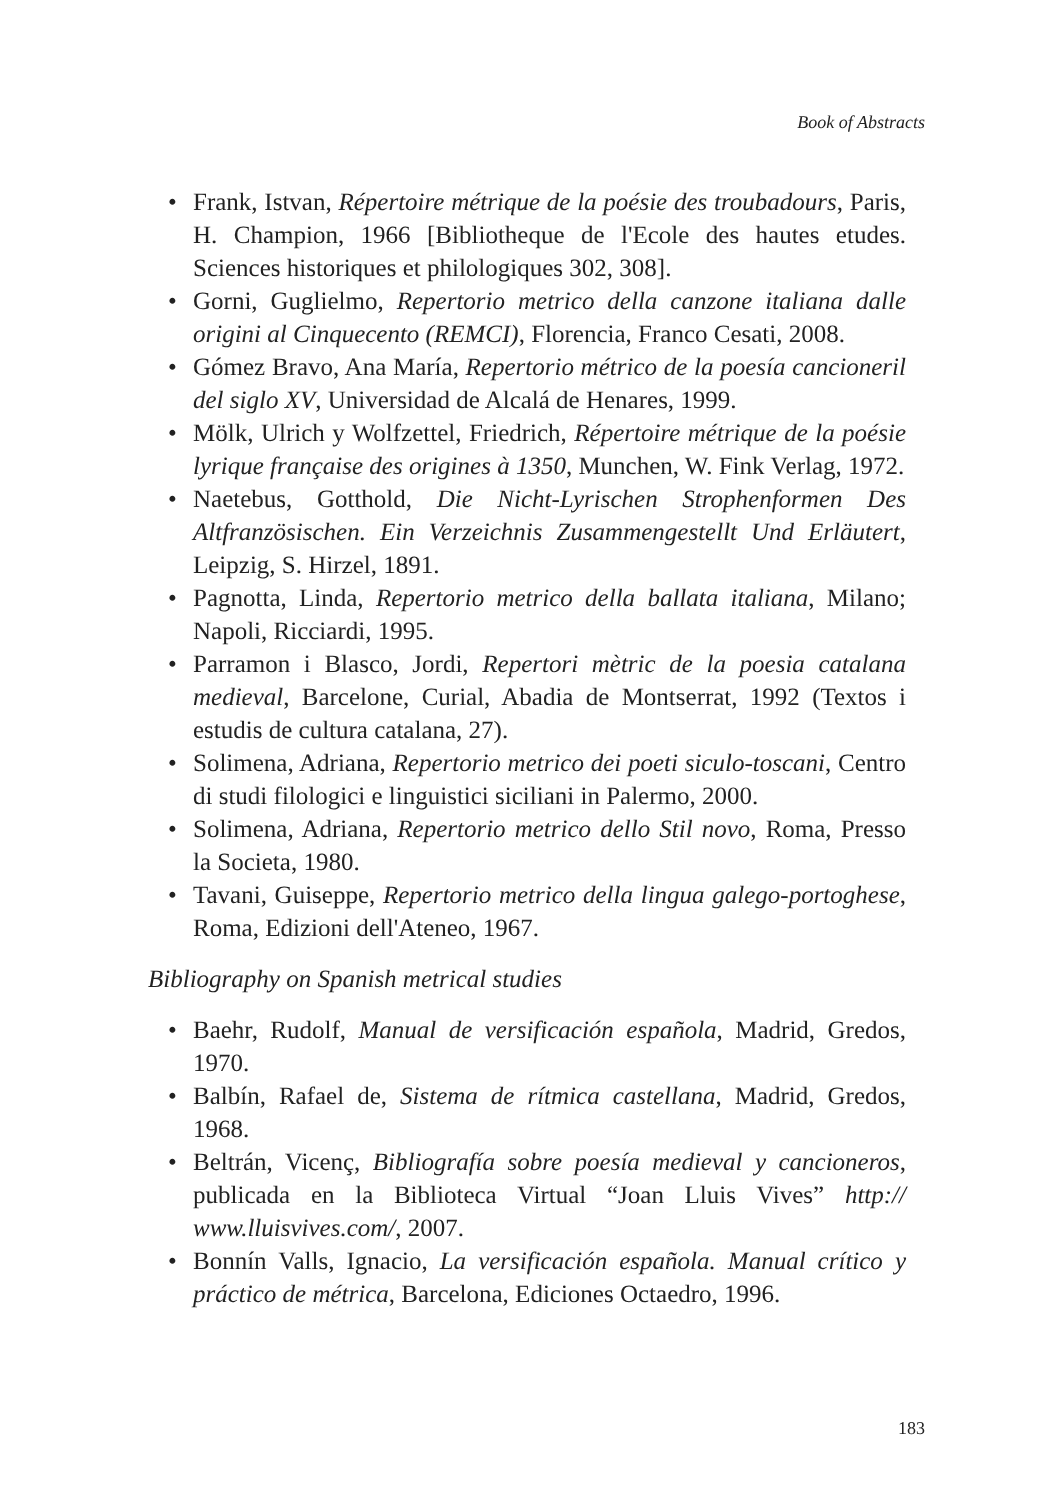Book of Abstracts
• Frank, Istvan, Répertoire métrique de la poésie des troubadours, Paris, H. Champion, 1966 [Bibliotheque de l'Ecole des hautes etudes. Sciences historiques et philologiques 302, 308].
• Gorni, Guglielmo, Repertorio metrico della canzone italiana dalle origini al Cinquecento (REMCI), Florencia, Franco Cesati, 2008.
• Gómez Bravo, Ana María, Repertorio métrico de la poesía cancioneril del siglo XV, Universidad de Alcalá de Henares, 1999.
• Mölk, Ulrich y Wolfzettel, Friedrich, Répertoire métrique de la poésie lyrique française des origines à 1350, Munchen, W. Fink Verlag, 1972.
• Naetebus, Gotthold, Die Nicht-Lyrischen Strophenformen Des Altfranzösischen. Ein Verzeichnis Zusammengestellt Und Erläutert, Leipzig, S. Hirzel, 1891.
• Pagnotta, Linda, Repertorio metrico della ballata italiana, Milano; Napoli, Ricciardi, 1995.
• Parramon i Blasco, Jordi, Repertori mètric de la poesia catalana medieval, Barcelone, Curial, Abadia de Montserrat, 1992 (Textos i estudis de cultura catalana, 27).
• Solimena, Adriana, Repertorio metrico dei poeti siculo-toscani, Centro di studi filologici e linguistici siciliani in Palermo, 2000.
• Solimena, Adriana, Repertorio metrico dello Stil novo, Roma, Presso la Societa, 1980.
• Tavani, Guiseppe, Repertorio metrico della lingua galego-portoghese, Roma, Edizioni dell'Ateneo, 1967.
Bibliography on Spanish metrical studies
• Baehr, Rudolf, Manual de versificación española, Madrid, Gredos, 1970.
• Balbín, Rafael de, Sistema de rítmica castellana, Madrid, Gredos, 1968.
• Beltrán, Vicenç, Bibliografía sobre poesía medieval y cancioneros, publicada en la Biblioteca Virtual “Joan Lluis Vives” http:// www.lluisvives.com/, 2007.
• Bonnín Valls, Ignacio, La versificación española. Manual crítico y práctico de métrica, Barcelona, Ediciones Octaedro, 1996.
183